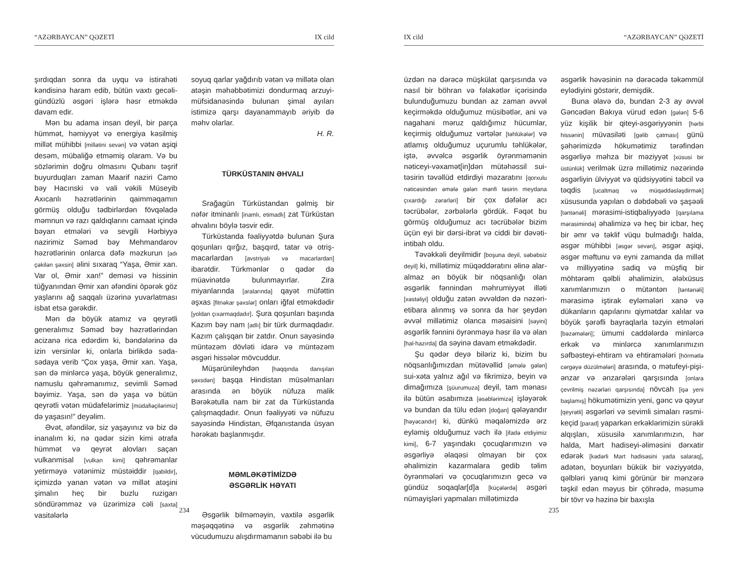“AZƏRBAYCAN” QƏZETİ IX cild
şırdıqdan sonra da uyqu və istirahəti kəndisinə haram edib, bütün vaxtı gecəli-gündüzlü əsgəri işlərə həsr etməkdə davam edir.
Mən bu adama insan deyil, bir parça hümmət, həmiyyət və energiya kəsilmiş millət mühibbi [millətini sevən] və vətən aşiqi desəm, mübaliğə etməmiş olaram. Və bu sözlərimin doğru olmasını Qubanı təşrif buyurduqları zaman Maarif naziri Camo bəy Hacınski və vali vəkili Müseyib Axıcanlı həzrətlərinin qaimməqamın görmüş olduğu tədbirlərdən fövqəladə məmnun və razı qaldıqlarını camaat içində bəyan etmələri və sevgili Hərbiyyə nazirimiz Səməd bəy Mehmandarov həzrətlərinin onlarca dəfə məzkurun [adı çəkilən şəxsin] əlini sıxaraq “Yaşa, Əmir xan. Var ol, Əmir xan!” deməsi və hissinin tüğyanından Əmir xan əfəndini öpərək göz yaşlarını ağ saqqalı üzərinə yuvarlatması isbat etsə gərəkdir.
Mən də böyük atamız və qeyrətli generalımız Səməd bəy həzrətlərindən acizanə rica edərdim ki, bəndələrinə də izin versinlər ki, onlarla birlikdə səda-sədaya verib “Çox yaşa, Əmir xan. Yaşa, sən də minlərcə yaşa, böyük generalımız, namuslu qəhrəmanımız, sevimli Səməd bəyimiz. Yaşa, sən də yaşa və bütün qeyrətli vətən müdafelərimiz [müdafiəçilərimiz] də yaşasın!” deyəlim.
Əvət, əfəndilər, siz yaşayınız və biz də inanalım ki, nə qədər sizin kimi ətrafa hümmət və qeyrət alovları saçan vulkanmisal [vulkan kimi] qəhrəmanlar yetirməyə vətənimiz müstəiddir [qabildir], içimizdə yanan vətən və millət atəşini şimalın heç bir buzlu ruzigarı söndürəmməz və üzərimizə cəli [saxta] vasitələrlə
soyuq qarlar yağdırıb vətən və millətə olan atəşin məhəbbətimizi dondurmaq arzuyi-müfsidanəsində bulunan şimal ayıları istimizə qarşı dayanammayıb əriyib də məhv olarlar.
H. R.
TÜRKÜSTANIN ƏHVALI
Srağagün Türküstandan gəlmiş bir nəfər itminanlı [inamlı, etimadlı] zat Türküstan əhvalını böylə təsvir edir.
Türküstanda fəaliyyətdə bulunan Şura qoşunları qırğız, başqırd, tatar və otriş-macarlardan [avstriyalı və macarlardan] ibarətdir. Türkmənlər o qədər də müavinətdə bulunmayırlar. Zira miyanlarında [aralarında] qayət müfəttin əşxas [fitnəkar şəxslər] onları iğfal etməkdədir [yoldan çıxarmaqdadır]. Şura qoşunları başında Kazım bəy nam [adlı] bir türk durmaqdadır. Kazım çalışqan bir zatdır. Onun sayəsində müntəzəm dövləti idarə və müntəzəm əsgəri hissələr mövcuddur.
Müşarünileyhdən [haqqında danışılan şəxsdən] başqa Hindistan müsəlmanları arasında ən böyük nüfuza malik Bərəkətulla nam bir zat da Türküstanda çalışmaqdadır. Onun fəaliyyəti və nüfuzu sayəsində Hindistan, Əfqanıstanda üsyan hərəkatı başlanmışdır.
MƏMLƏKƏTİMİZDƏ
ƏSGƏRLİK HƏYATI
Əsgərlik bilməməyin, vaxtilə əsgərlik məşəqqətinə və əsgərlik zəhmətinə vücudumuzu alışdırmamanın səbəbi ilə bu
234
IX cild “AZƏRBAYCAN” QƏZETİ
üzdən nə dərəcə müşkülat qarşısında və nasıl bir böhran və fəlakətlər içərisində bulunduğumuzu bundan az zaman əvvəl keçirməkdə olduğumuz müsibətlər, ani və nagahani məruz qaldığımız hücumlar, keçirmiş olduğumuz vərtələr [təhlükələr] və atlamış olduğumuz uçurumlu təhlükələr, iştə, əvvəlcə əsgərlik öyrənməmənin nəticeyi-vəxamət[in]dən mütəhəssil sui-təsirin təvəllüd etdirdiyi məzaratını [qorxulu nəticəsindən əmələ gələn mənfi təsirin meydana çıxardığı zərərləri] bir çox dəfələr acı təcrübələr, zərbələrlə gördük. Fəqət bu görmüş olduğumuz acı təcrübələr bizim üçün eyi bir dərsi-ibrət və ciddi bir dəvəti-intibah oldu.
Təvəkkəli deyilmidir [boşuna deyil, səbəbsiz deyil] ki, millətimiz müqəddəratını əlinə alar-almaz ən böyük bir nöqsanlığı olan əsgərlik fənnindən məhrumiyyət illəti [xəstəliyi] olduğu zatən əvvəldən də nəzəri-etibara alınmış və sonra da hər şeydən əvvəl millətimiz olanca məsaisini [səyini] əsgərlik fənnini öyrənməyə həsr ilə və əlan [hal-hazırda] da səyinə davam etməkdədir.
Şu qədər deyə biləriz ki, bizim bu nöqsanlığımızdan mütəvəllid [əmələ gələn] sui-xəta yalnız ağıl və fikrimizə, beyin və dimağımıza [şüurumuza] deyil, tam mənası ilə bütün əsabımıza [əsəblərimizə] işləyərək və bundan da tülu edən [doğan] qələyandır [həyəcandır] ki, dünkü məqaləmizdə ərz eyləmiş olduğumuz vəch ilə [ifadə etdiyimiz kimi], 6-7 yaşındakı çocuqlarımızın və əsgərliyə əlaqəsi olmayan bir çox əhalimizin kazarmalara gedib təlim öyrənmələri və çocuqlarımızın gecə və gündüz soqaqlar[d]a [küçələrdə] əsgəri nümayişləri yapmaları millətimizdə
əsgərlik həvəsinin nə dərəcədə təkəmmül eylədiyini göstərir, demişdik.
Buna əlavə də, bundan 2-3 ay əvvəl Gəncədən Bakıya vürud edən [gələn] 5-6 yüz kişilik bir qiteyi-əsgəriyyənin [hərbi hissənin] müvasiləti [gəlib çatması] günü şəhərimizdə hökumətimiz tərəfindən əsgərliyə məhza bir məziyyət [xüsusi bir üstünlük] verilmək üzrə millətimiz nəzərində əsgərliyin ülviyyət və qüdsiyyətini təbcil və təqdis [ucaltmaq və müqəddəsləşdirmək] xüsusunda yapılan o dəbdəbəli və şaşəəli [təntənəli] mərasimi-istiqbaliyyədə [qarşılama mərasimində] əhalimizə və heç bir icbar, heç bir əmr və təklif vüqu bulmadığı halda, əsgər mühibbi [əsgər sevən], əsgər aşiqi, əsgər məftunu və eyni zamanda da millət və milliyyətinə sadiq və müşfiq bir möhtərəm qəlbli əhalimizin, ələlxüsus xanımlarımızın o mütəntən [təntənəli] mərasimə iştirak eyləmələri xanə və dükanların qapılarını qiymətdar xalılar və böyük şərəfli bayraqlarla təzyin etmələri [bəzəmələri]; ümumi caddələrdə minlərcə erkək və minlərcə xanımlarımızın səfbəsteyi-ehtiram və ehtiramələri [hörmətlə cərgəyə düzülmələri] arasında, o mətufeyi-pişi-ənzar və ənzarələri qarşısında [onlara çevrilmiş nəzərləri qarşısında] növcah [işə yeni başlamış] hökumətimizin yeni, gənc və qəyur [qeyrətli] əsgərləri və sevimli simaları rəsmi-keçid [parad] yaparkən erkəklərimizin sürəkli alqışları, xüsusilə xanımlarımızın, hər halda, Mart hadiseyi-əliməsini dərxatir edərək [kədərli Mart hadisəsini yada salaraq], adətən, boyunları bükük bir vəziyyətdə, qəlbləri yanıq kimi görünür bir mənzərə təşkil edən məyus bir çöhrədə, məsumə bir tövr və həzinə bir baxışla
235